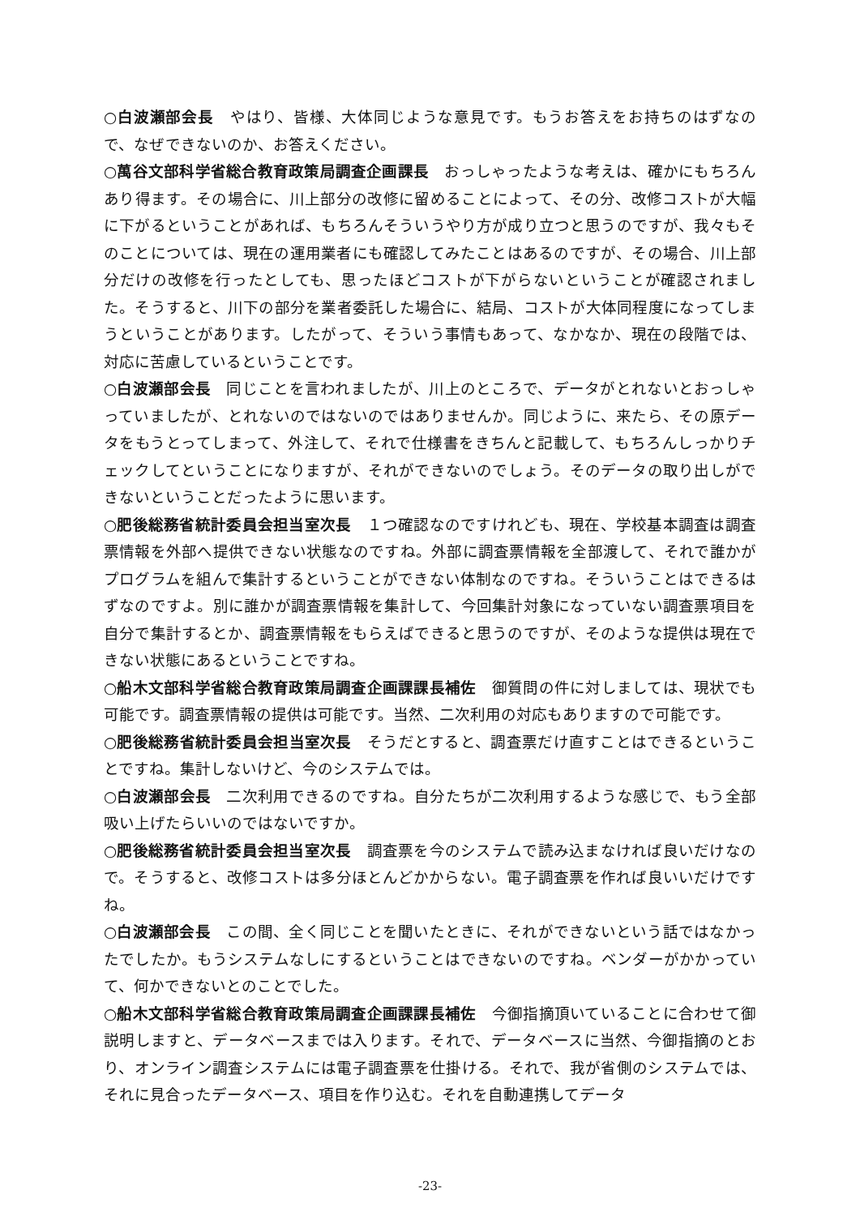○白波瀬部会長　やはり、皆様、大体同じような意見です。もうお答えをお持ちのはずなので、なぜできないのか、お答えください。
○萬谷文部科学省総合教育政策局調査企画課長　おっしゃったような考えは、確かにもちろんあり得ます。その場合に、川上部分の改修に留めることによって、その分、改修コストが大幅に下がるということがあれば、もちろんそういうやり方が成り立つと思うのですが、我々もそのことについては、現在の運用業者にも確認してみたことはあるのですが、その場合、川上部分だけの改修を行ったとしても、思ったほどコストが下がらないということが確認されました。そうすると、川下の部分を業者委託した場合に、結局、コストが大体同程度になってしまうということがあります。したがって、そういう事情もあって、なかなか、現在の段階では、対応に苦慮しているということです。
○白波瀬部会長　同じことを言われましたが、川上のところで、データがとれないとおっしゃっていましたが、とれないのではないのではありませんか。同じように、来たら、その原データをもうとってしまって、外注して、それで仕様書をきちんと記載して、もちろんしっかりチェックしてということになりますが、それができないのでしょう。そのデータの取り出しができないということだったように思います。
○肥後総務省統計委員会担当室次長　１つ確認なのですけれども、現在、学校基本調査は調査票情報を外部へ提供できない状態なのですね。外部に調査票情報を全部渡して、それで誰かがプログラムを組んで集計するということができない体制なのですね。そういうことはできるはずなのですよ。別に誰かが調査票情報を集計して、今回集計対象になっていない調査票項目を自分で集計するとか、調査票情報をもらえばできると思うのですが、そのような提供は現在できない状態にあるということですね。
○船木文部科学省総合教育政策局調査企画課課長補佐　御質問の件に対しましては、現状でも可能です。調査票情報の提供は可能です。当然、二次利用の対応もありますので可能です。
○肥後総務省統計委員会担当室次長　そうだとすると、調査票だけ直すことはできるということですね。集計しないけど、今のシステムでは。
○白波瀬部会長　二次利用できるのですね。自分たちが二次利用するような感じで、もう全部吸い上げたらいいのではないですか。
○肥後総務省統計委員会担当室次長　調査票を今のシステムで読み込まなければ良いだけなので。そうすると、改修コストは多分ほとんどかからない。電子調査票を作れば良いいだけですね。
○白波瀬部会長　この間、全く同じことを聞いたときに、それができないという話ではなかったでしたか。もうシステムなしにするということはできないのですね。ベンダーがかかっていて、何かできないとのことでした。
○船木文部科学省総合教育政策局調査企画課課長補佐　今御指摘頂いていることに合わせて御説明しますと、データベースまでは入ります。それで、データベースに当然、今御指摘のとおり、オンライン調査システムには電子調査票を仕掛ける。それで、我が省側のシステムでは、それに見合ったデータベース、項目を作り込む。それを自動連携してデータ
-23-